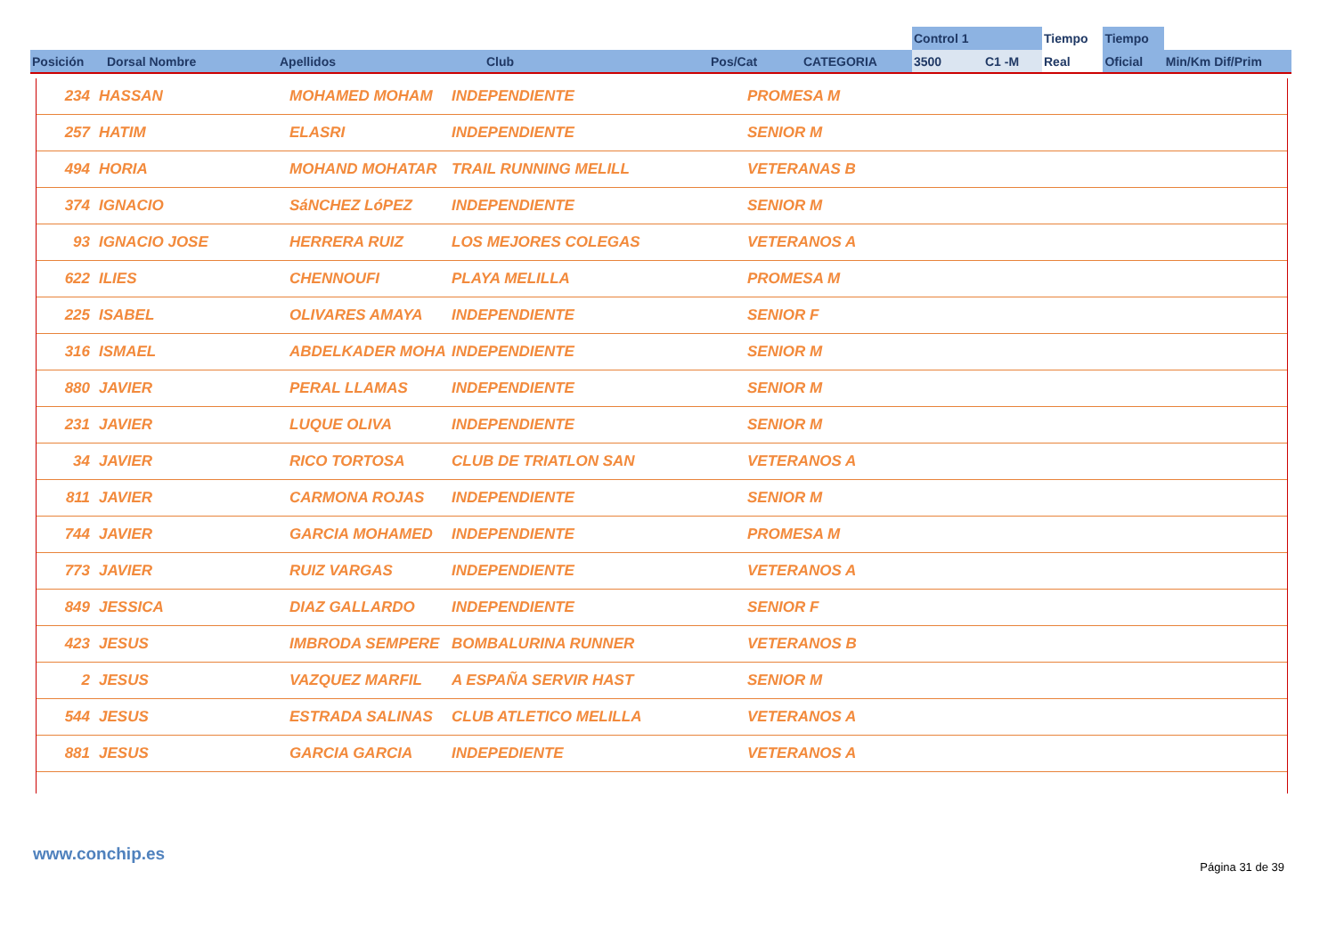| | | | | | | Control 1 | | Tiempo | Tiempo | |
| --- | --- | --- | --- | --- | --- | --- | --- | --- | --- | --- |
| Posición | Dorsal Nombre | Apellidos | Club | Pos/Cat | CATEGORIA | 3500 | C1 -M | Real | Oficial | Min/Km Dif/Prim |
| 234 | HASSAN | MOHAMED MOHAM | INDEPENDIENTE | PROMESA M |
| 257 | HATIM | ELASRI | INDEPENDIENTE | SENIOR M |
| 494 | HORIA | MOHAND MOHATAR | TRAIL RUNNING MELILL | VETERANAS B |
| 374 | IGNACIO | SáNCHEZ LóPEZ | INDEPENDIENTE | SENIOR M |
| 93 | IGNACIO JOSE | HERRERA RUIZ | LOS MEJORES COLEGAS | VETERANOS A |
| 622 | ILIES | CHENNOUFI | PLAYA MELILLA | PROMESA M |
| 225 | ISABEL | OLIVARES AMAYA | INDEPENDIENTE | SENIOR F |
| 316 | ISMAEL | ABDELKADER MOHA | INDEPENDIENTE | SENIOR M |
| 880 | JAVIER | PERAL LLAMAS | INDEPENDIENTE | SENIOR M |
| 231 | JAVIER | LUQUE OLIVA | INDEPENDIENTE | SENIOR M |
| 34 | JAVIER | RICO TORTOSA | CLUB DE TRIATLON SAN | VETERANOS A |
| 811 | JAVIER | CARMONA ROJAS | INDEPENDIENTE | SENIOR M |
| 744 | JAVIER | GARCIA MOHAMED | INDEPENDIENTE | PROMESA M |
| 773 | JAVIER | RUIZ VARGAS | INDEPENDIENTE | VETERANOS A |
| 849 | JESSICA | DIAZ GALLARDO | INDEPENDIENTE | SENIOR F |
| 423 | JESUS | IMBRODA SEMPERE | BOMBALURINA RUNNER | VETERANOS B |
| 2 | JESUS | VAZQUEZ MARFIL | A ESPAÑA SERVIR HAST | SENIOR M |
| 544 | JESUS | ESTRADA SALINAS | CLUB ATLETICO MELILLA | VETERANOS A |
| 881 | JESUS | GARCIA GARCIA | INDEPEDIENTE | VETERANOS A |
www.conchip.es
Página 31 de 39